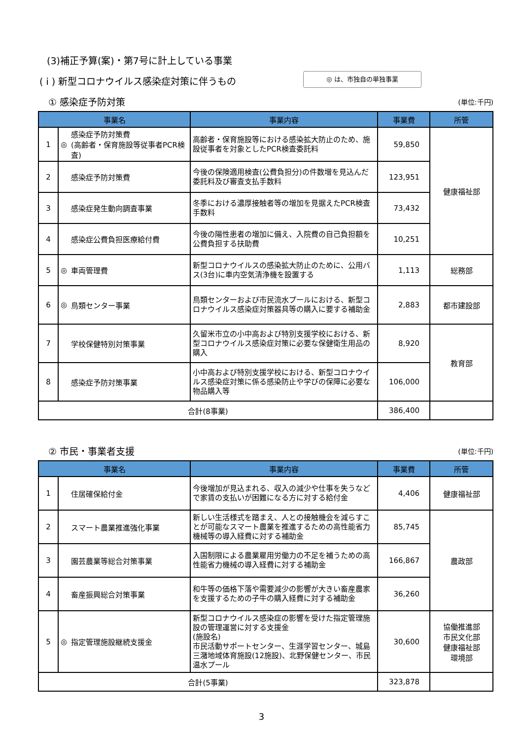(3)補正予算(案)・第7号に計上している事業
( i ) 新型コロナウイルス感染症対策に伴うもの
◎ は、市独自の単独事業
① 感染症予防対策 (単位:千円)
| 事業名 | | | 事業内容 | 事業費 | 所管 |
| --- | --- | --- | --- | --- | --- |
| 1 | ◎ | 感染症予防対策費 (高齢者・保育施設等従事者PCR検査) | 高齢者・保育施設等における感染拡大防止のため、施設従事者を対象としたPCR検査委託料 | 59,850 | 健康福祉部 |
| 2 | | 感染症予防対策費 | 今後の保険適用検査(公費負担分)の件数増を見込んだ委託料及び審査支払手数料 | 123,951 | |
| 3 | | 感染症発生動向調査事業 | 冬季における濃厚接触者等の増加を見据えたPCR検査手数料 | 73,432 | |
| 4 | | 感染症公費負担医療給付費 | 今後の陽性患者の増加に備え、入院費の自己負担額を公費負担する扶助費 | 10,251 | |
| 5 | ◎ | 車両管理費 | 新型コロナウイルスの感染拡大防止のために、公用バス(3台)に車内空気清浄機を設置する | 1,113 | 総務部 |
| 6 | ◎ | 鳥類センター事業 | 鳥類センターおよび市民流水プールにおける、新型コロナウイルス感染症対策器具等の購入に要する補助金 | 2,883 | 都市建設部 |
| 7 | | 学校保健特別対策事業 | 久留米市立の小中高および特別支援学校における、新型コロナウイルス感染症対策に必要な保健衛生用品の購入 | 8,920 | 教育部 |
| 8 | | 感染症予防対策事業 | 小中高および特別支援学校における、新型コロナウイルス感染症対策に係る感染防止や学びの保障に必要な物品購入等 | 106,000 | |
| 合計(8事業) | | | | 386,400 | |
② 市民・事業者支援 (単位:千円)
| 事業名 | | | 事業内容 | 事業費 | 所管 |
| --- | --- | --- | --- | --- | --- |
| 1 | | 住居確保給付金 | 今後増加が見込まれる、収入の減少や仕事を失うなどで家賃の支払いが困難になる方に対する給付金 | 4,406 | 健康福祉部 |
| 2 | | スマート農業推進強化事業 | 新しい生活様式を踏まえ、人との接触機会を減らすことが可能なスマート農業を推進するための高性能省力機械等の導入経費に対する補助金 | 85,745 | 農政部 |
| 3 | | 園芸農業等総合対策事業 | 入国制限による農業雇用労働力の不足を補うための高性能省力機械の導入経費に対する補助金 | 166,867 | |
| 4 | | 畜産振興総合対策事業 | 和牛等の価格下落や需要減少の影響が大きい畜産農家を支援するための子牛の購入経費に対する補助金 | 36,260 | |
| 5 | ◎ | 指定管理施設継続支援金 | 新型コロナウイルス感染症の影響を受けた指定管理施設の管理運営に対する支援金 (施設名) 市民活動サポートセンター、生涯学習センター、城島三潴地域体育施設(12施設)、北野保健センター、市民温水プール | 30,600 | 協働推進部 市民文化部 健康福祉部 環境部 |
| 合計(5事業) | | | | 323,878 | |
3